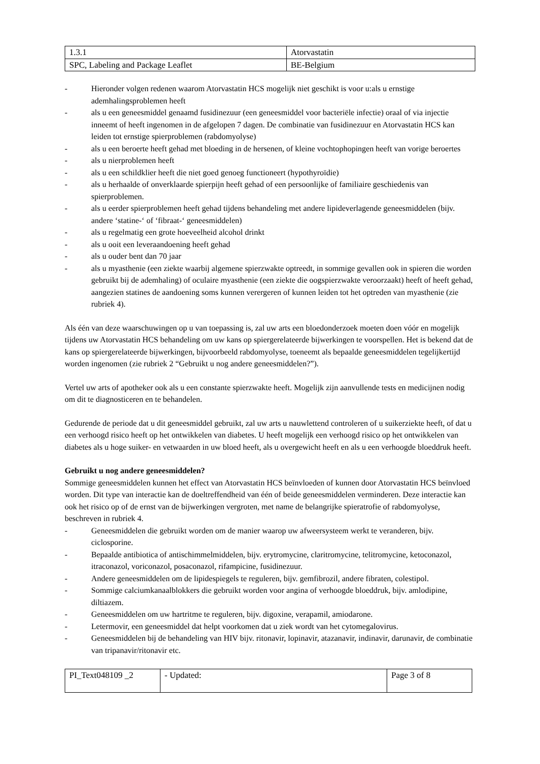| 1.3.1 | Atorvastatin |
| SPC, Labeling and Package Leaflet | BE-Belgium |
- Hieronder volgen redenen waarom Atorvastatin HCS mogelijk niet geschikt is voor u:als u ernstige ademhalingsproblemen heeft
- als u een geneesmiddel genaamd fusidinezuur (een geneesmiddel voor bacteriële infectie) oraal of via injectie inneemt of heeft ingenomen in de afgelopen 7 dagen. De combinatie van fusidinezuur en Atorvastatin HCS kan leiden tot ernstige spierproblemen (rabdomyolyse)
- als u een beroerte heeft gehad met bloeding in de hersenen, of kleine vochtophopingen heeft van vorige beroertes
- als u nierproblemen heeft
- als u een schildklier heeft die niet goed genoeg functioneert (hypothyroïdie)
- als u herhaalde of onverklaarde spierpijn heeft gehad of een persoonlijke of familiaire geschiedenis van spierproblemen.
- als u eerder spierproblemen heeft gehad tijdens behandeling met andere lipideverlagende geneesmiddelen (bijv. andere ‘statine-‘ of ‘fibraat-‘ geneesmiddelen)
- als u regelmatig een grote hoeveelheid alcohol drinkt
- als u ooit een leveraandoening heeft gehad
- als u ouder bent dan 70 jaar
- als u myasthenie (een ziekte waarbij algemene spierzwakte optreedt, in sommige gevallen ook in spieren die worden gebruikt bij de ademhaling) of oculaire myasthenie (een ziekte die oogspierzwakte veroorzaakt) heeft of heeft gehad, aangezien statines de aandoening soms kunnen verergeren of kunnen leiden tot het optreden van myasthenie (zie rubriek 4).
Als één van deze waarschuwingen op u van toepassing is, zal uw arts een bloedonderzoek moeten doen vóór en mogelijk tijdens uw Atorvastatin HCS behandeling om uw kans op spiergerelateerde bijwerkingen te voorspellen. Het is bekend dat de kans op spiergerelateerde bijwerkingen, bijvoorbeeld rabdomyolyse, toeneemt als bepaalde geneesmiddelen tegelijkertijd worden ingenomen (zie rubriek 2 “Gebruikt u nog andere geneesmiddelen?”).
Vertel uw arts of apotheker ook als u een constante spierzwakte heeft. Mogelijk zijn aanvullende tests en medicijnen nodig om dit te diagnosticeren en te behandelen.
Gedurende de periode dat u dit geneesmiddel gebruikt, zal uw arts u nauwlettend controleren of u suikerziekte heeft, of dat u een verhoogd risico heeft op het ontwikkelen van diabetes. U heeft mogelijk een verhoogd risico op het ontwikkelen van diabetes als u hoge suiker- en vetwaarden in uw bloed heeft, als u overgewicht heeft en als u een verhoogde bloeddruk heeft.
Gebruikt u nog andere geneesmiddelen?
Sommige geneesmiddelen kunnen het effect van Atorvastatin HCS beïnvloeden of kunnen door Atorvastatin HCS beïnvloed worden. Dit type van interactie kan de doeltreffendheid van één of beide geneesmiddelen verminderen. Deze interactie kan ook het risico op of de ernst van de bijwerkingen vergroten, met name de belangrijke spieratrofie of rabdomyolyse, beschreven in rubriek 4.
- Geneesmiddelen die gebruikt worden om de manier waarop uw afweersysteem werkt te veranderen, bijv. ciclosporine.
- Bepaalde antibiotica of antischimmelmiddelen, bijv. erytromycine, claritromycine, telitromycine, ketoconazol, itraconazol, voriconazol, posaconazol, rifampicine, fusidinezuur.
- Andere geneesmiddelen om de lipidespiegels te reguleren, bijv. gemfibrozil, andere fibraten, colestipol.
- Sommige calciumkanaalblokkers die gebruikt worden voor angina of verhoogde bloeddruk, bijv. amlodipine, diltiazem.
- Geneesmiddelen om uw hartritme te reguleren, bijv. digoxine, verapamil, amiodarone.
- Letermovir, een geneesmiddel dat helpt voorkomen dat u ziek wordt van het cytomegalovirus.
- Geneesmiddelen bij de behandeling van HIV bijv. ritonavir, lopinavir, atazanavir, indinavir, darunavir, de combinatie van tripanavir/ritonavir etc.
| PI_Text048109 _2 | - Updated: | Page 3 of 8 |